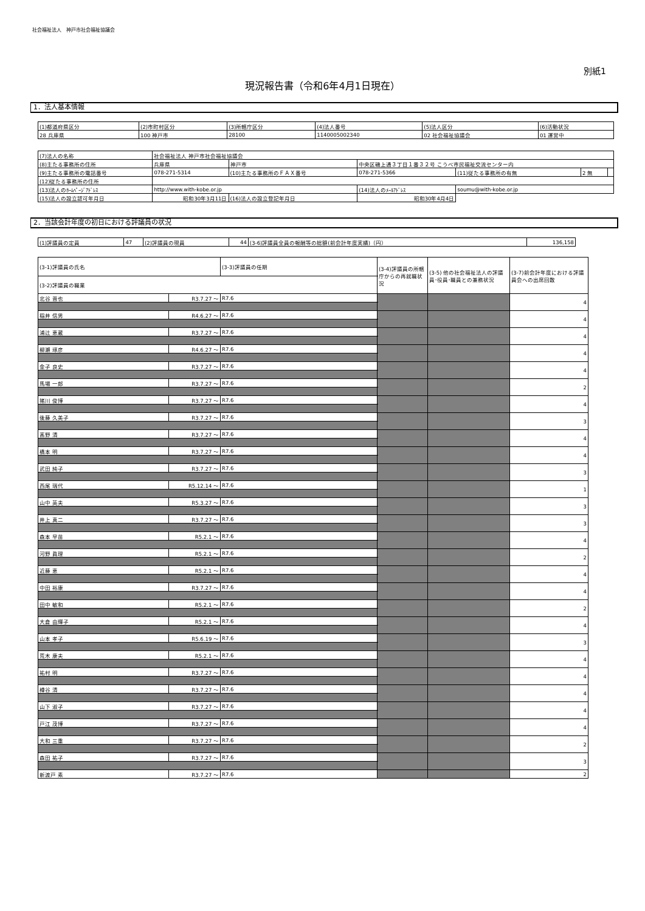社会福祉法人　神戸市社会福祉協議会
別紙1
現況報告書（令和6年4月1日現在）
1．法人基本情報
| (1)都道府県区分 | (2)市町村区分 | (3)所轄庁区分 | (4)法人番号 | (5)法人区分 | (6)活動状況 |
| 28 兵庫県 | 100 神戸市 | 28100 | 1140005002340 | 02 社会福祉協議会 | 01 運営中 |
| (7)法人の名称 | 社会福祉法人 神戸市社会福祉協議会 | | | | | |
| (8)主たる事務所の住所 | 兵庫県 | 神戸市 | 中央区磯上通３丁目１番３２号 こうべ市民福祉交流センター内 | | | |
| (9)主たる事務所の電話番号 | 078-271-5314 | (10)主たる事務所のＦＡＸ番号 | 078-271-5366 | (11)従たる事務所の有無 | 2 無 | |
| (12)従たる事務所の住所 | | | | | | |
| (13)法人のﾎｰﾑﾍﾟｰｼﾞｱﾄﾞﾚｽ | http://www.with-kobe.or.jp | | (14)法人のﾒｰﾙｱﾄﾞﾚｽ | soumu@with-kobe.or.jp | | |
| (15)法人の設立認可年月日 | 昭和30年3月11日 | (16)法人の設立登記年月日 | 昭和30年4月4日 | | | |
2．当該会計年度の初日における評議員の状況
| (1)評議員の定員 | 47 | (2)評議員の現員 | 44 | (3-6)評議員全員の報酬等の総額(前会計年度実績)（円） | 136,158 |
| (3-1)評議員の氏名 | | (3-3)評議員の任期 | (3-4)評議員の所轄庁からの再就職状況 | (3-5) 他の社会福祉法人の評議員･役員･職員との兼務状況 | (3-7)前会計年度における評議員会への出席回数 |
| (3-2)評議員の職業 | | | | | |
| 北谷 晋也 | R3.7.27 ～ | R7.6 | | | 4 |
| 稲井 信男 | R4.6.27 ～ | R7.6 | | | 4 |
| 浦辻 恵蔵 | R3.7.27 ～ | R7.6 | | | 4 |
| 柳瀬 琢彦 | R4.6.27 ～ | R7.6 | | | 4 |
| 金子 良史 | R3.7.27 ～ | R7.6 | | | 4 |
| 馬場 一郎 | R3.7.27 ～ | R7.6 | | | 2 |
| 猪川 俊博 | R3.7.27 ～ | R7.6 | | | 4 |
| 後藤 久美子 | R3.7.27 ～ | R7.6 | | | 3 |
| 髙野 清 | R3.7.27 ～ | R7.6 | | | 4 |
| 橋本 明 | R3.7.27 ～ | R7.6 | | | 4 |
| 武田 純子 | R3.7.27 ～ | R7.6 | | | 3 |
| 西尾 瑞代 | R5.12.14 ～ | R7.6 | | | 1 |
| 山中 英夫 | R5.3.27 ～ | R7.6 | | | 3 |
| 井上 真二 | R3.7.27 ～ | R7.6 | | | 3 |
| 森本 早苗 | R5.2.1 ～ | R7.6 | | | 4 |
| 河野 眞理 | R5.2.1 ～ | R7.6 | | | 2 |
| 近藤 恵 | R5.2.1 ～ | R7.6 | | | 4 |
| 中田 裕康 | R3.7.27 ～ | R7.6 | | | 4 |
| 田中 敏和 | R5.2.1 ～ | R7.6 | | | 2 |
| 大倉 由輝子 | R5.2.1 ～ | R7.6 | | | 4 |
| 山本 孝子 | R5.6.19 ～ | R7.6 | | | 3 |
| 荒木 康夫 | R5.2.1 ～ | R7.6 | | | 4 |
| 祐村 明 | R3.7.27 ～ | R7.6 | | | 4 |
| 樽谷 清 | R3.7.27 ～ | R7.6 | | | 4 |
| 山下 淑子 | R3.7.27 ～ | R7.6 | | | 4 |
| 戸江 茂博 | R3.7.27 ～ | R7.6 | | | 4 |
| 大和 三重 | R3.7.27 ～ | R7.6 | | | 2 |
| 森田 祐子 | R3.7.27 ～ | R7.6 | | | 3 |
| 新渡戸 素 | R3.7.27 ～ | R7.6 | | | 2 |